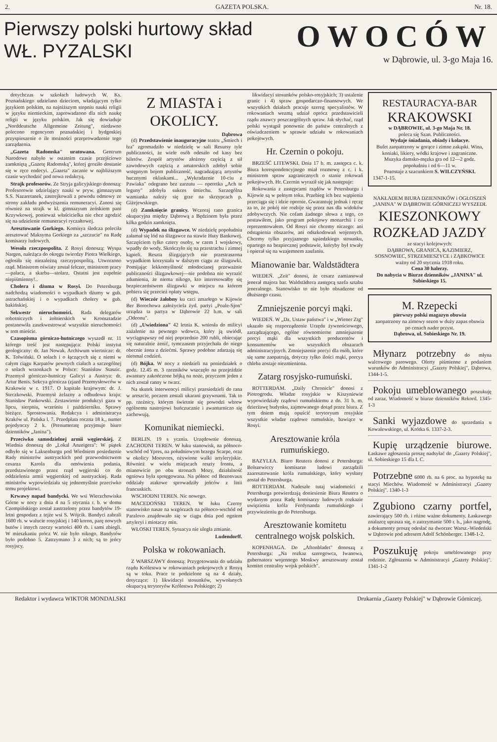2. GAZETA POLSKA. Nr. 18.
Pierwszy polski hurtowy skład
WŁ. PYZALSKI
OWOCÓW
w Dąbrowie, ul. 3-go Maja 16.
dotychczas w szkołach ludowych W. Ks. Poznańskiego udzielano dzieciom, władającym tylko językiem polskim, na najniższym stopniu nauki religii w języku niemieckim, zaprowadzono dla nich naukę religii w języku polskim. Jak się dowiaduje „Norddeutsche Allgemeine Zeitung", niedawno polecono regencyom poznańskiej i bydgoskiej przyspieszenie o ile możności przeprowadzenie tego zarządzenia.
„Gazeta Radomska" uratowana. Gentrum Narodowe nabyło w ostatnim czasie przejściowo zamkniętą „Gazetę Radomską", której groziło dostanie się w ręce endecyi. „Gazeta" zacznie w najbliższym czasie wychodzić pod nowa redakcyą.
Strajk profesorów. Ze Stryja galicyjskiego donoszą: Profesorowie udzielający nauki w pryw. gimnazyum S.S. Nazaretanek, zastrejkowali z powodu odmowy ze strony zakładu podwyższenia remuneracyi. Zanosi się również na strajk w kl. gimnazyum żeńskiem pani Krzywkowej, ponieważ właścicielka nie chce zgodzić się na udzielenie remuneracyi ryczałtowej.
Aresztowanie Gorkiego. Komisya śledcza poleciła aresztować Maksyma Gorkiego za „szczucie" na Radę komisarzy ludowych.
Wesoła rzeczpospolita. Z Rosyi donoszą: Wyspa Nargen, należąca do okręgu twierdzy Piotra Wielkiego, ogłosiła się niezależną rzeczypospolitą. Utworzono rząd. Ministrem oświaty został felczer, ministrem pracy—palacz, a skarbu—stolarz. Ostatni jest zupełnie niepiśmienny!..
Cholera i dżuma w Rosyi. Do Petersburga nadchodzą wiadomości o wypadkach dżumy w gub. astrachańskiej i o wypadkach cholery w gub. bakińskiej.
Sekwestr nieruchomości. Rada delegatów robotniczych i żołnierskich w Kronsztadzie postanowiła zasekwestrować wszystkie nieruchomości w tem mieście.
Czasopisma górniczo-hutniczego wyszedł nr. 11 którego treść jest następująca: Polski instytut geologiczny: dr. Jan Nowak. Archiwum wiertnicze: dr. K. Tołwiński. O solach i o łączących się z niemi w całym ciągu Karpatów pewnych ciałach a szczególnej o solach wrzonkach w Polsce: Stanisław Staszic. Przemysł górniczo-hutniczy Galicyi a Austrya: dr. Artur Benis. Sekcya górnicza (zjazd Przemysłowców w Krakowie w r. 1917. O kapitale krajowym: dr. J. Steczkowski. Przemysł żelazny a odbudowa kraju: Stanisław Pankowski. Zestawienie produkcyi gazu w lipcu, sierpniu, wrześniu i październiku. Sprawy bieżące. Sprostowania. Redakcya i administracya Kraków ul. Pańska l. 7. Przedpłata roczna 18 k., numer pojedynczy 2 k. (Prenumeratę przyjmuje biuro dzienników „Janina").
Przeciwko samodzielnej armii węgierskiej. Z Wiednia donoszą do „Lokal Anzeigera": W piątek odbyło się w Laksenburgu pod Wiedniem posiedzenie Rady ministrów austryackich pod przewodnictwem cesarza Karola dla omówienia podania, przedstawionego przez rząd węgierski co do oddzielenia armii węgierskiej od austryackiej. Rada ministrów wypowiedziała się jednomyślnie przeciwko temu projektowi.
Krwawy napad bandycki. We wsi Wierzchowiska Górne w nocy z dnia 4 na 5 stycznia r. b. w domu Czempińskiego został zastrzelony przez bandytów 19-letni gospodarz z tejże wsi S. Wójcik. Bandyci zabrali 1600 rb. w walucie rosyjskiej i 140 koron, parę nowych butów i innych rzeczy wartości 400 rb. i sami zbiegli. W mieszkaniu prócz W. nie było nikogo. Bandytów było podobno 5. Zatrzymano 3 z nich; są to jeńcy rosyjscy.
Z MIASTA i OKOLICY.
Dąbrowa
(d) Przedstawienie inauguracyjne teatru „Śmiech i łza" zgromadziło w niedzielę w sali Resursy tyle publiczności, że wiele osób odeszło od kasy bez biletów. Zespół artystów złożony częścią z sił zawodowych częścią z amatorskich zdobył sobie wstępnym bojem publiczność, nagradzającą artystów hucznymi oklaskami... „Wykradzenie 10-ciu z Pawiaka" odegrano bez zarzutu — operetka „Ach te leguny" zdobyła sukces śmiechu. Szczególna wzmianka należy się grze na skrzypcach p. Giżejewskiego.
(d) Zamknięcie granicy. Wczoraj rano granica okupacyjna między Dąbrową a Będzinem była przez kilka godzin zamknięta.
(d) Wypadek na ślizgawce. W niedzielę popołudniu załamał się lód na ślizgawce na stawie Huty Bankowej. Szczęściem tylko cztery osoby, w czem 1 wojskowy, wpadły do wody. Skończyło się na przestrachu i zimnej kąpieli. Reszta ślizgających nie przestraszona wypadkiem korzystała w dalszym ciągu ze ślizgawki. Pomijając lekkomyślność młodocianej przeważnie publiczności ślizgawkowej—nie podobna nie wyrazić zdumienia, że niema nikogo, kto interesowałby się bezpieczeństwem ślizgawki w miejscu na którem pobiera się przecież opłaty wstępu.
(d) Wieczór żałobny ku czci zmarłego w Kijowie Ber Borochowa założyciela żyd. partyi „Poale-Sjon" urządza ta partya w Dąbrowie 22 b.m. w sali „Odeonu".
(d) „Uwiedziona" 42 letnia K. wniosła do milicyi zażalenie na pewnego wdowca, który ją uwiódł, wyciągnąwszy od niej poprzednio 200 rubli, obiecując się naturalnie żenić, tymczasem przyjechała do niego obecnie żona z dziećmi. Sprawy podobne zdarzają się nieomal codzień.
(d) Bójka. W nocy z niedzieli na poniedziałek o godz. 12.45 m. 3 rzezników wszczęło na przejeździe awantury zakończone bójką na noże, przyczem jeden z nich został ranny w twarz.
Na skutek interwencyi milicyi przesiedzieli do rana w areszcie, poczem zostali ukarani grzywnami. Tak to pp. rzeźnicy, którym świetnie się powodzi wbrew ogólnemu nastrojowi buńczucznie i awanturniczo się zachowują.
Komunikat niemiecki.
BERLIN. 19 s ycznia. Urzędownie donoszą. ZACHODNI TEREN. W łuku stanowisk, na północo-wschód od Ypres, na południowym brzegu Scarpe, oraz w okolicy Moeuvres, ożywione walki artyleryjskie. Również w wielu miejscach reszty frontu, a mianowicie po obu stronach Mozy, działalność ogniowa była spotęgowana. Na północ od Bezonvaux oddziały atakowe sprowadziły jeńców z linii francuskich.
WSCHODNI TEREN. Nic nowego.
MACEDOŃSKI TEREN. W łuku Czerny stanowisko nasze na wzgórzach na północo-wschód od Paralovo znajdowało się w ciągu dnia pod ogniem artyleryi i miotaczy min.
WŁOSKI TEREN. Sytuacya nie uległa zmianie.
Ludendorff.
Polska w rokowaniach.
Z WARSZAWY donoszą: Przygotowania do udziału rządu Królestwa w rokowaniach pokojowych z Rosyą są w toku. Prace te podzielone są na 4 działy, dotyczące: 1) likwidacyi stosunków, wywołanych okupacyą terytoryów Królestwa Polskiego; 2)
likwidacyi stosunków polsko-rosyjskich; 3) ustalenie granic i 4) spraw gospodarczo-finansowych. We wszystkich działach pracuje szereg specyalistów. W rokowaniach wezmą udział oprócz przedstawicieli rządu znawcy poszczególnych spraw. Jak słychać, rząd polski wystąpił ponownie do państw centralnych z oświadczeniem w sprawie udziału w rokowaniach pokojowych.
Hr. Czernin o pokoju.
BRZEŚĆ LITEWSKI. Dnia 17 b. m. zastępca c. k. Biura korespondencyjnego miał rozmowę z c. i k. ministrem spraw zagranicznych o stanie rokowań pokojowych. Hr. Czernin wyraził się jak następuje:
Rokowania z zastępcami rządów w Petersburgu i Kijowie są w pełnym toku. Przebieg ich bez wątpienia przeciąga się i idzie opornie. Gwarantuję jednak i ręczę za to, że pokój nie rozbije się przez nas dla widoków zdobywczych. Nie cofam żadnego słowa z tego, co postawiłem, jako program pokojowy monarchii i co reprezentowałem. Od Rosyi nie chcemy niczego: ani odstąpienia obszarów, ani odszkodowań wojennych. Chcemy tylko przyjaznego sąsiedzkiego stosunku, opartego na bezpiecznej podstawie, któryby był trwały i opierał się na wzajemnem zaufaniu.
Mianowanie bar. Waldstädtera
WIEDEŃ. „Zeit" donosi, że cesarz zamianował jenerał majora bar. Waldstädtera zastępcą szefa sztabu jeneralnego. Stanowisko to nie było obsadzone od dłuższego czasu.
Zmniejszenie porcyi mąki.
WIEDEŃ. W „Dz. Ustaw państwa" i w „Wiener Ztg" ukazało się rozporządzenie Urzędu żywnościowego, zarządzającego, ogólne równomierne zmniejszenie porcyi mąki dla wszystkich producentów i konsumentów we wszystkich obszarach administracyjnych. Zmniejszenie porcyi dla osób, które się same zaopatrują, dotyczy tylko ilości mąki, porcya chleba zostaje niezmieniona.
Zatarg rosyjsko-rumuński.
ROTTERDAM. „Daily Chronicle" donosi z Piotrogrodu. Władze rosyjskie w Kiszyniewie wypowiedziały rządowi rumuńskiemu z dn. 31 b. m. dzierżawę budynku, zajmowanego dotąd przez biura. Z tym dniem mają opuścić terytoryum rosyjskie wszystkie władze rządowe rumuńskie, bawiące w Rosyi.
Aresztowanie króla rumuńskiego.
BAZYLEA. Biuro Reutera donosi z Petersburga: Bolszewiccy komisarze ludowi zarządzili zaaresztowanie króla rumuńskiego, który wysłany został do Petersburga.
ROTTERDAM. Nadeszłe tutaj wiadomości z Petersburga potwierdzają doniesienie Biura Reutera o wydanym przez Radę komisarzy ludowych rozkazie uwięzienia króla Ferdynanda rumuńskiego i przywiezieniu go do Petersburga.
Aresztowanie komitetu centralnego wojsk polskich.
KOPENHAGA. Do „Aftonbladet" donoszą z Petersburga: „Na rozkaz szeregowca, Iwanowa, gubernatora wojennego Moskwy aresztowany został komitet centralny wojsk polskich".
RESTAURACYA-BAR
KRAKOWSKI
w DĄBROWIE, ul. 3-go Maja Nr. 18.
poleca się Szan. Publiczności.
Wydaje śniadania, obiady i kolacye.
Bufet zaopatrzony w gorące i zimne zakąski. Wina, koniaki, likiery, wódki krajowe i zagraniczne.
Muzyka damsko-męzka gra od 12—2 godz. popołudniu i od 6—11 w.
Pozostaje z szacunkiem S. WILCZYŃSKI.
1347-1-15.
NAKŁADEM BIURA DZIENNIKÓW i OGŁOSZEŃ „JANINA" W DĄBROWIE GÓRNICZEJ WYSZEDŁ
KIESZONKOWY ROZKŁAD JAZDY
ze stacyi kolejowych:
DĄBROWA, GRANICA, KAZIMIERZ, SOSNOWIEC, STRZEMIESZYCE i ZĄBKOWICE
ważny od 20 stycznia 1918 roku.
Cena 30 halerzy.
Do nabycia w Biurze dzienników „JANINA" ul. Sobieskiego 15.
M. Rzepecki
pierwszy polski magazyn obuwia
zaopatrzony na zimowy sezon w duży zapas obuwia po cenach nader przyst.
Dąbrowa, ul. Sobieskiego Nr. 19.
Młynarz potrzebny do młyna walcowego parowego. Oferty piśmienne z podaniem warunków do Administracyi „Gazety Polskiej", Dąbrowa. 1344-1-5.
Pokoju umeblowanego poszukuję od zaraz. Wiadomość w biurze dzienników Rekord. 1345-1-3
Sanki wyjazdowe do sprzedania u Kowalewskiego, ul. Krótka 6. 1337-2-3.
Kupię urządzenie biurowe. Łaskawe zgłoszenia proszę nadsyłać do „Gazety Polskiej", ul. Sobieskiego 15 dla I. C.
Potrzebne 6000 rb. na 6 proc. na hypotekę na stacyi Miechów. Wiadomość w Administracyi „Gazety Polskiej". 1340-1-3
Zgubiono czarny portfel, zawierający 500 rb. i różne ważne dokumenty. Łaskawego znalazcę uprasza się, o zatrzymanie 500 r. b., jako nagrodę, a dokumenty proszę odesłać na dworzec Warsz.-Wiedeński w Dąbrowie pod adresem Adolf Schönberger. 1348-1-2.
Poszukuję pokoju umeblowanego przy rodzinie. Zgłoszenia w Administracyi „Gazety Polskiej". 1341-1-2
Redaktor i wydawca WIKTOR MONDALSKI Drukarnia „Gazety Polskiej" w Dąbrowie Górniczej.